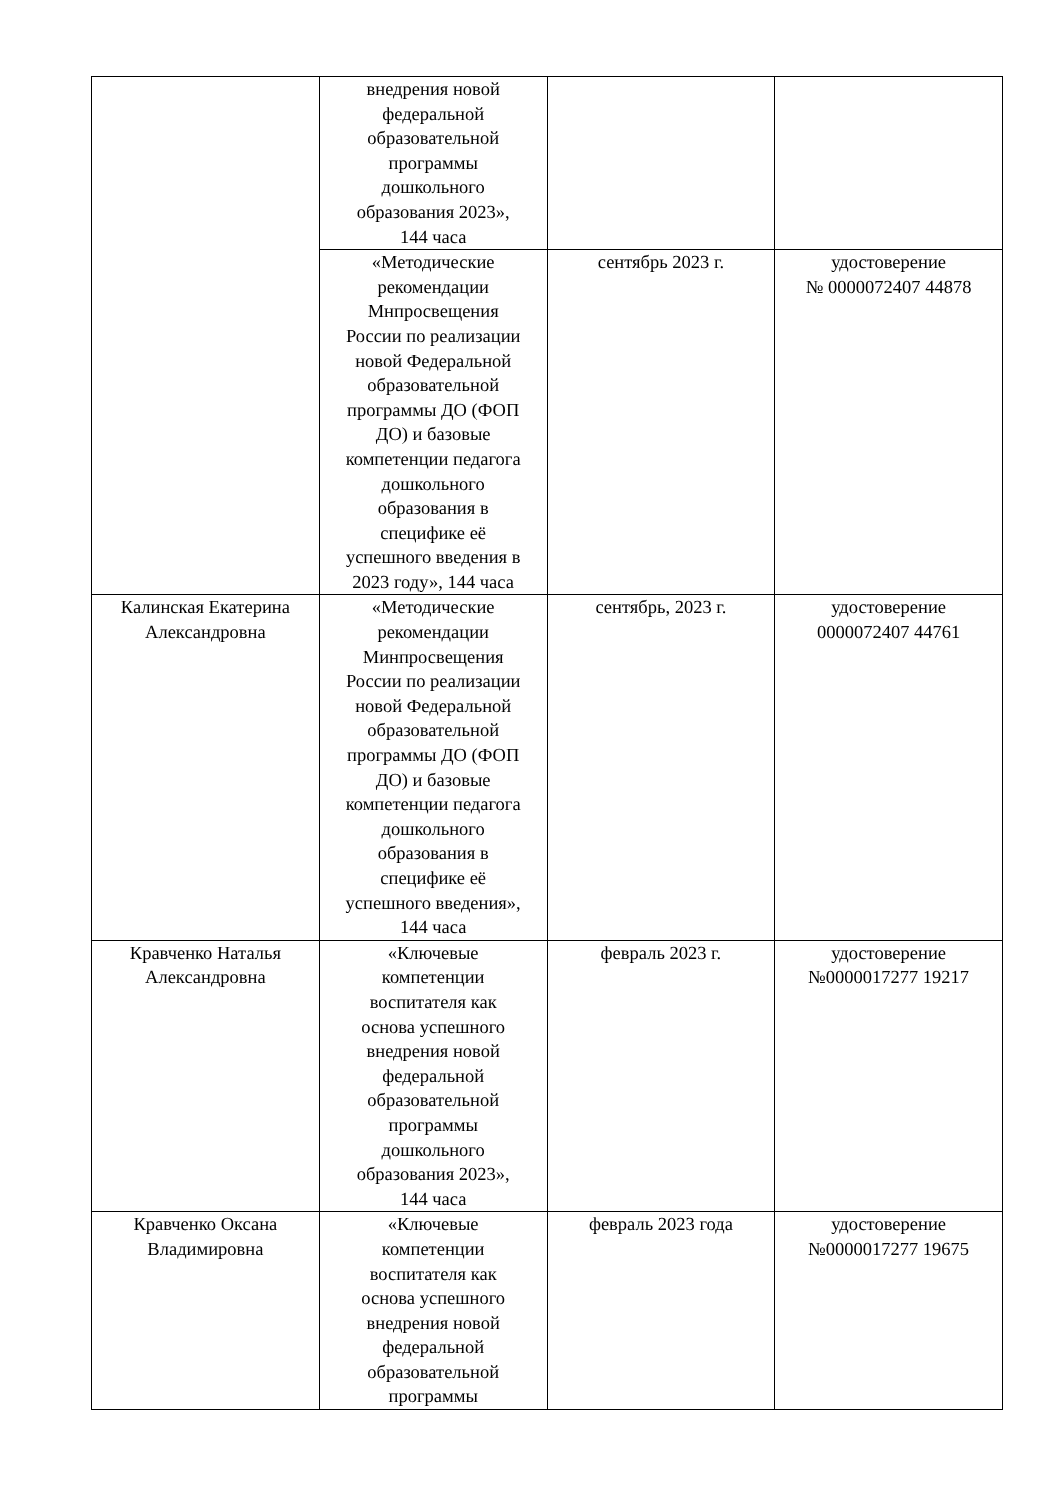| | внедрения новой федеральной образовательной программы дошкольного образования 2023», 144 часа | | |
| | «Методические рекомендации Мнпросвещения России по реализации новой Федеральной образовательной программы ДО (ФОП ДО) и базовые компетенции педагога дошкольного образования в специфике её успешного введения в 2023 году», 144 часа | сентябрь 2023 г. | удостоверение № 0000072407 44878 |
| Калинская Екатерина Александровна | «Методические рекомендации Минпросвещения России по реализации новой Федеральной образовательной программы ДО (ФОП ДО) и базовые компетенции педагога дошкольного образования в специфике её успешного введения», 144 часа | сентябрь, 2023 г. | удостоверение 0000072407 44761 |
| Кравченко Наталья Александровна | «Ключевые компетенции воспитателя как основа успешного внедрения новой федеральной образовательной программы дошкольного образования 2023», 144 часа | февраль 2023 г. | удостоверение №0000017277 19217 |
| Кравченко Оксана Владимировна | «Ключевые компетенции воспитателя как основа успешного внедрения новой федеральной образовательной программы | февраль 2023 года | удостоверение №0000017277 19675 |